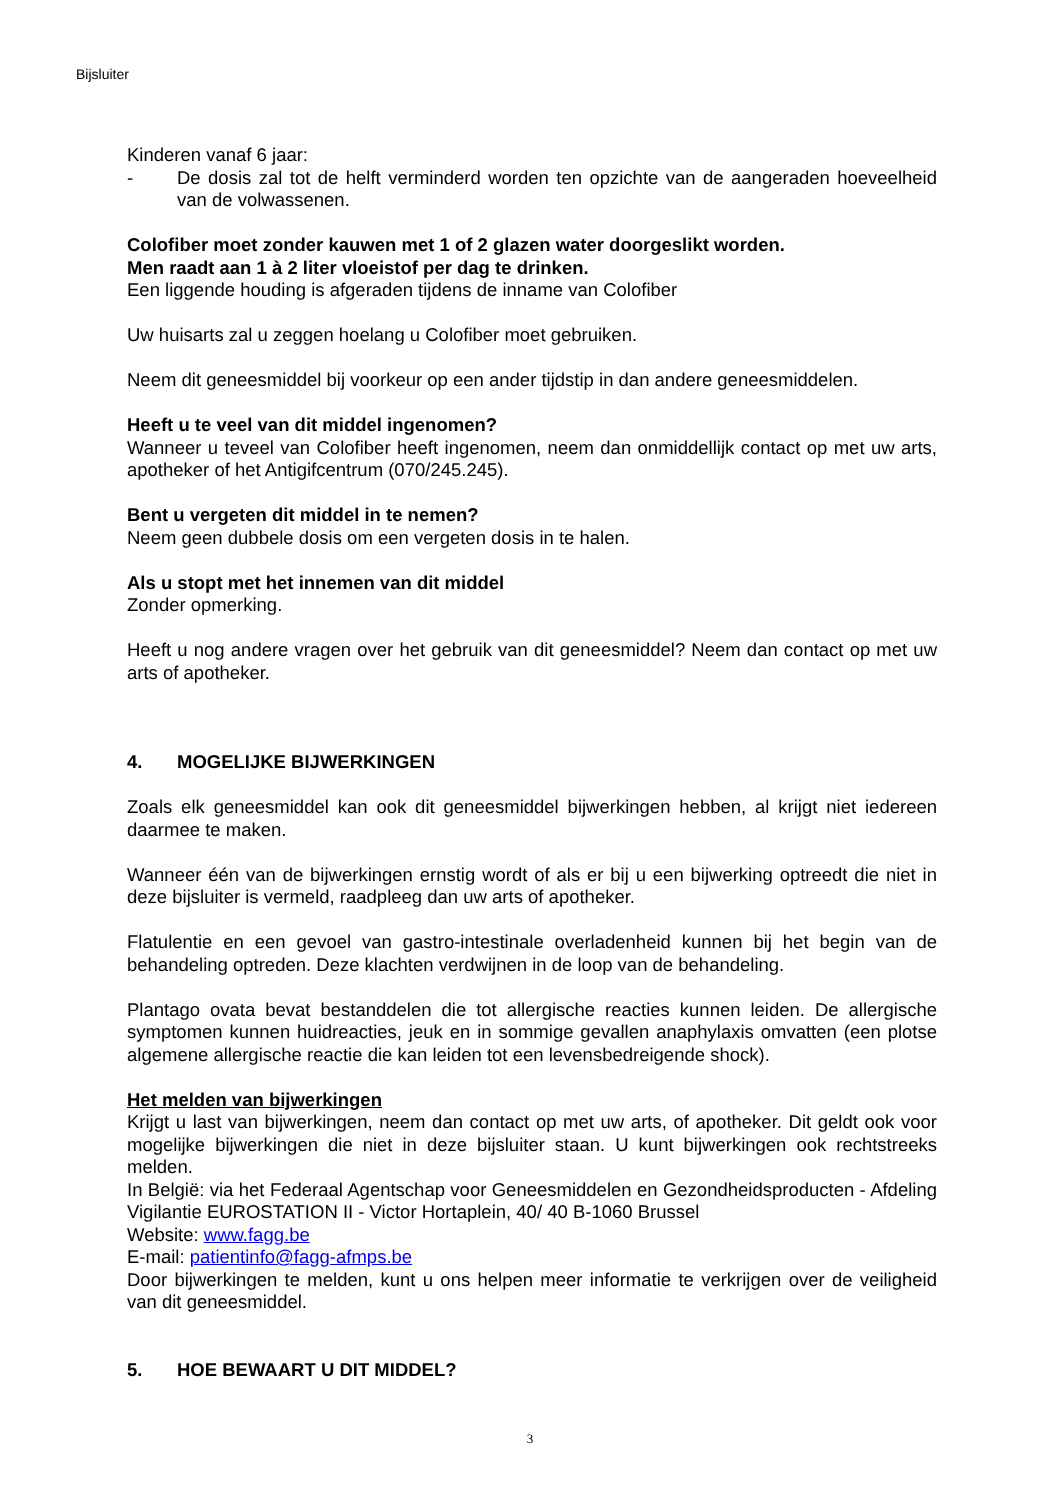Bijsluiter
Kinderen vanaf 6 jaar:
- De dosis zal tot de helft verminderd worden ten opzichte van de aangeraden hoeveelheid van de volwassenen.
Colofiber moet zonder kauwen met 1 of 2 glazen water doorgeslikt worden.
Men raadt aan 1 à 2 liter vloeistof per dag te drinken.
Een liggende houding is afgeraden tijdens de inname van Colofiber
Uw huisarts zal u zeggen hoelang u Colofiber moet gebruiken.
Neem dit geneesmiddel bij voorkeur op een ander tijdstip in dan andere geneesmiddelen.
Heeft u te veel van dit middel ingenomen?
Wanneer u teveel van Colofiber heeft ingenomen, neem dan onmiddellijk contact op met uw arts, apotheker of het Antigifcentrum (070/245.245).
Bent u vergeten dit middel in te nemen?
Neem geen dubbele dosis om een vergeten dosis in te halen.
Als u stopt met het innemen van dit middel
Zonder opmerking.
Heeft u nog andere vragen over het gebruik van dit geneesmiddel? Neem dan contact op met uw arts of apotheker.
4. MOGELIJKE BIJWERKINGEN
Zoals elk geneesmiddel kan ook dit geneesmiddel bijwerkingen hebben, al krijgt niet iedereen daarmee te maken.
Wanneer één van de bijwerkingen ernstig wordt of als er bij u een bijwerking optreedt die niet in deze bijsluiter is vermeld, raadpleeg dan uw arts of apotheker.
Flatulentie en een gevoel van gastro-intestinale overladenheid kunnen bij het begin van de behandeling optreden. Deze klachten verdwijnen in de loop van de behandeling.
Plantago ovata bevat bestanddelen die tot allergische reacties kunnen leiden. De allergische symptomen kunnen huidreacties, jeuk en in sommige gevallen anaphylaxis omvatten (een plotse algemene allergische reactie die kan leiden tot een levensbedreigende shock).
Het melden van bijwerkingen
Krijgt u last van bijwerkingen, neem dan contact op met uw arts, of apotheker. Dit geldt ook voor mogelijke bijwerkingen die niet in deze bijsluiter staan. U kunt bijwerkingen ook rechtstreeks melden.
In België: via het Federaal Agentschap voor Geneesmiddelen en Gezondheidsproducten - Afdeling Vigilantie EUROSTATION II - Victor Hortaplein, 40/ 40 B-1060 Brussel
Website: www.fagg.be
E-mail: patientinfo@fagg-afmps.be
Door bijwerkingen te melden, kunt u ons helpen meer informatie te verkrijgen over de veiligheid van dit geneesmiddel.
5. HOE BEWAART U DIT MIDDEL?
3